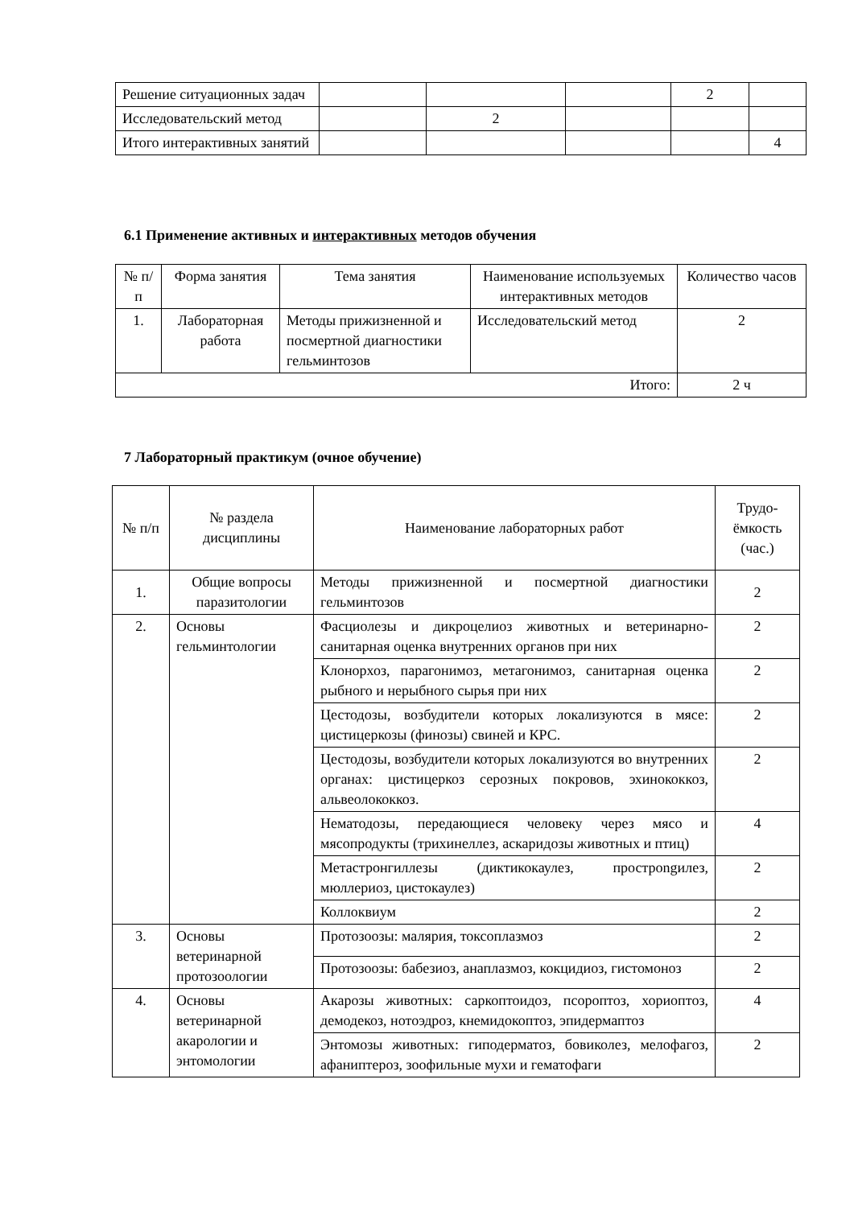| Решение ситуационных задач | | | | 2 | |
| Исследовательский метод | | 2 | | | |
| Итого интерактивных занятий | | | | | 4 |
6.1 Применение активных и интерактивных методов обучения
| № п/п | Форма занятия | Тема занятия | Наименование используемых интерактивных методов | Количество часов |
| --- | --- | --- | --- | --- |
| 1. | Лабораторная работа | Методы прижизненной и посмертной диагностики гельминтозов | Исследовательский метод | 2 |
| Итого: | | | | 2 ч |
7 Лабораторный практикум (очное обучение)
| № п/п | № раздела дисциплины | Наименование лабораторных работ | Трудо-ёмкость (час.) |
| --- | --- | --- | --- |
| 1. | Общие вопросы паразитологии | Методы прижизненной и посмертной диагностики гельминтозов | 2 |
| 2. | Основы гельминтологии | Фасциолезы и дикроцелиоз животных и ветеринарно-санитарная оценка внутренних органов при них | 2 |
| | | Клонорхоз, парагонимоз, метагонимоз, санитарная оценка рыбного и нерыбного сырья при них | 2 |
| | | Цестодозы, возбудители которых локализуются в мясе: цистицеркозы (финозы) свиней и КРС. | 2 |
| | | Цестодозы, возбудители которых локализуются во внутренних органах: цистицеркоз серозных покровов, эхинококкоз, альвеолококкоз. | 2 |
| | | Нематодозы, передающиеся человеку через мясо и мясопродукты (трихинеллез, аскаридозы животных и птиц) | 4 |
| | | Метастронгиллезы (диктикокаулез, прострongилез, мюллериоз, цистокаулез) | 2 |
| | | Коллоквиум | 2 |
| 3. | Основы ветеринарной протозоологии | Протозоозы: малярия, токсоплазмоз | 2 |
| | | Протозоозы: бабезиоз, анаплазмоз, кокцидиоз, гистомоноз | 2 |
| 4. | Основы ветеринарной акарологии и энтомологии | Акарозы животных: саркоптоидоз, псороптоз, хориоптоз, демодекоз, нотоэдроз, кнемидокоптоз, эпидермаптоз | 4 |
| | | Энтомозы животных: гиподерматоз, бовиколез, мелофагоз, афаниптероз, зоофильные мухи и гематофаги | 2 |